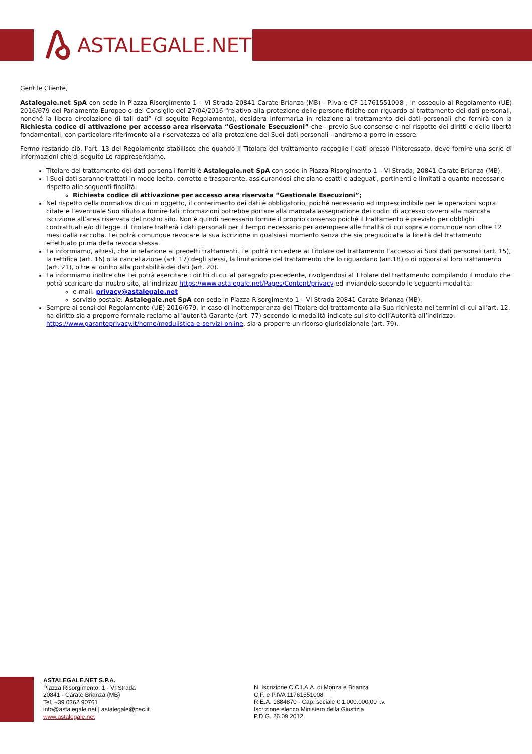ASTALEGALE.NET
Gentile Cliente,
Astalegale.net SpA con sede in Piazza Risorgimento 1 – VI Strada 20841 Carate Brianza (MB) - P.Iva e CF 11761551008 , in ossequio al Regolamento (UE) 2016/679 del Parlamento Europeo e del Consiglio del 27/04/2016 “relativo alla protezione delle persone fisiche con riguardo al trattamento dei dati personali, nonché la libera circolazione di tali dati” (di seguito Regolamento), desidera informarLa in relazione al trattamento dei dati personali che fornirà con la Richiesta codice di attivazione per accesso area riservata “Gestionale Esecuzioni” che - previo Suo consenso e nel rispetto dei diritti e delle libertà fondamentali, con particolare riferimento alla riservatezza ed alla protezione dei Suoi dati personali - andremo a porre in essere.
Fermo restando ciò, l’art. 13 del Regolamento stabilisce che quando il Titolare del trattamento raccoglie i dati presso l’interessato, deve fornire una serie di informazioni che di seguito Le rappresentiamo.
Titolare del trattamento dei dati personali forniti è Astalegale.net SpA con sede in Piazza Risorgimento 1 – VI Strada, 20841 Carate Brianza (MB).
I Suoi dati saranno trattati in modo lecito, corretto e trasparente, assicurandosi che siano esatti e adeguati, pertinenti e limitati a quanto necessario rispetto alle seguenti finalità:
Richiesta codice di attivazione per accesso area riservata “Gestionale Esecuzioni”;
Nel rispetto della normativa di cui in oggetto, il conferimento dei dati è obbligatorio, poiché necessario ed imprescindibile per le operazioni sopra citate e l’eventuale Suo rifiuto a fornire tali informazioni potrebbe portare alla mancata assegnazione dei codici di accesso ovvero alla mancata iscrizione all’area riservata del nostro sito. Non è quindi necessario fornire il proprio consenso poiché il trattamento è previsto per obblighi contrattuali e/o di legge. il Titolare tratterà i dati personali per il tempo necessario per adempiere alle finalità di cui sopra e comunque non oltre 12 mesi dalla raccolta. Lei potrà comunque revocare la sua iscrizione in qualsiasi momento senza che sia pregiudicata la liceità del trattamento effettuato prima della revoca stessa.
La informiamo, altresì, che in relazione ai predetti trattamenti, Lei potrà richiedere al Titolare del trattamento l’accesso ai Suoi dati personali (art. 15), la rettifica (art. 16) o la cancellazione (art. 17) degli stessi, la limitazione del trattamento che lo riguardano (art.18) o di opporsi al loro trattamento (art. 21), oltre al diritto alla portabilità dei dati (art. 20).
La informiamo inoltre che Lei potrà esercitare i diritti di cui al paragrafo precedente, rivolgendosi al Titolare del trattamento compilando il modulo che potrà scaricare dal nostro sito, all’indirizzo https://www.astalegale.net/Pages/Content/privacy ed inviandolo secondo le seguenti modalità:
e-mail: privacy@astalegale.net
servizio postale: Astalegale.net SpA con sede in Piazza Risorgimento 1 – VI Strada 20841 Carate Brianza (MB).
Sempre ai sensi del Regolamento (UE) 2016/679, in caso di inottemperanza del Titolare del trattamento alla Sua richiesta nei termini di cui all’art. 12, ha diritto sia a proporre formale reclamo all’autorità Garante (art. 77) secondo le modalità indicate sul sito dell’Autorità all’indirizzo: https://www.garanteprivacy.it/home/modulistica-e-servizi-online, sia a proporre un ricorso giurisdizionale (art. 79).
ASTALEGALE.NET S.P.A.
Piazza Risorgimento, 1 - VI Strada
20841 - Carate Brianza (MB)
Tel. +39 0362 90761
info@astalegale.net | astalegale@pec.it
www.astalegale.net
N. Iscrizione C.C.I.A.A. di Monza e Brianza
C.F. e P.IVA 11761551008
R.E.A. 1884870 - Cap. sociale € 1.000.000,00 i.v.
Iscrizione elenco Ministero della Giustizia
P.D.G. 26.09.2012